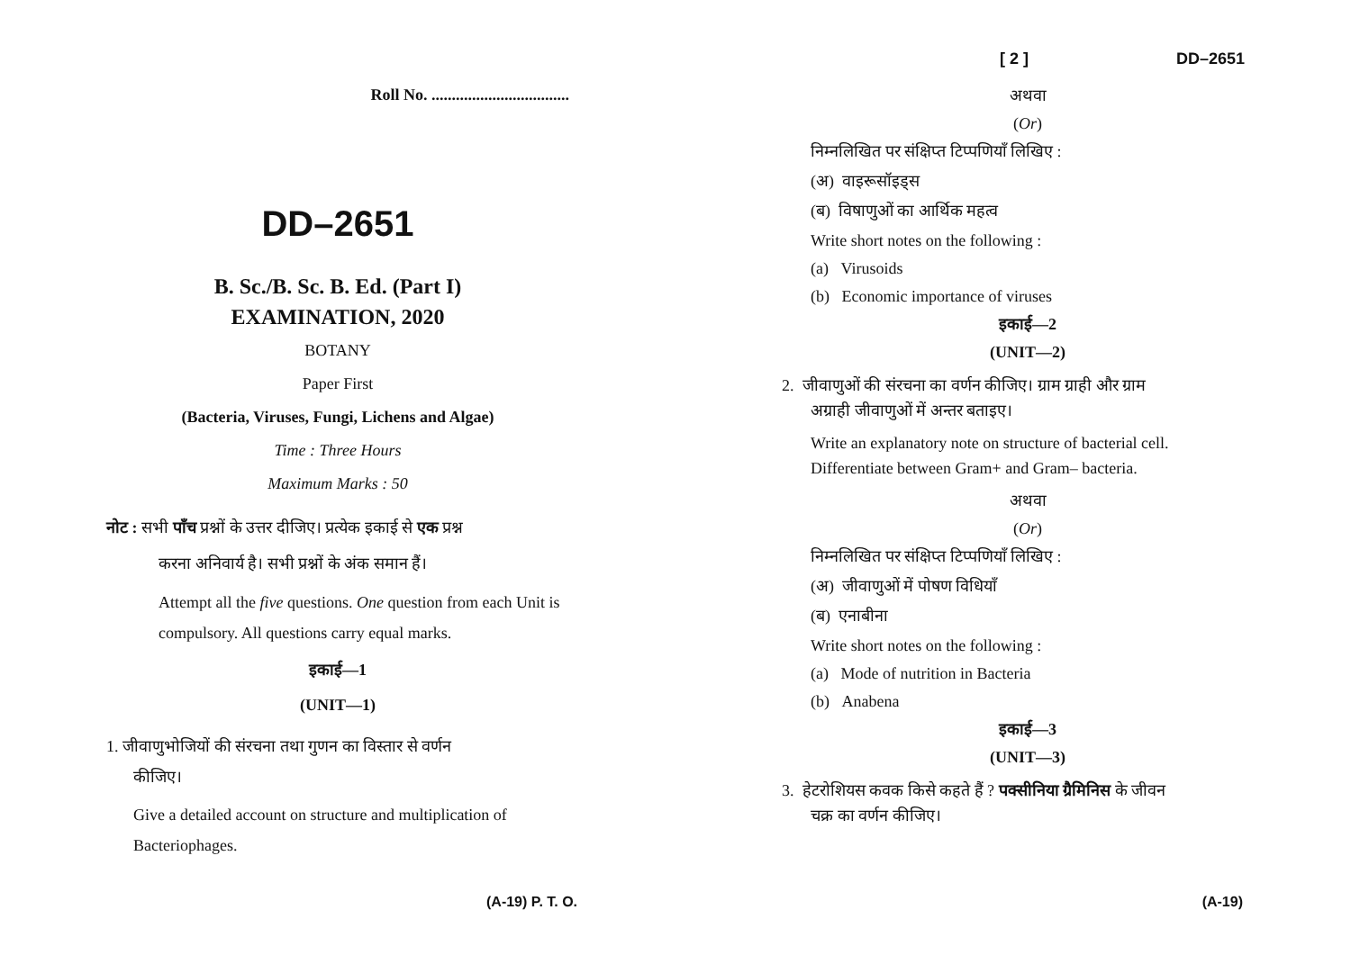Roll No. ..................................
DD–2651
B. Sc./B. Sc. B. Ed. (Part I)
EXAMINATION, 2020
BOTANY
Paper First
(Bacteria, Viruses, Fungi, Lichens and Algae)
Time : Three Hours
Maximum Marks : 50
नोट : सभी पाँच प्रश्नों के उत्तर दीजिए। प्रत्येक इकाई से एक प्रश्न
करना अनिवार्य है। सभी प्रश्नों के अंक समान हैं।
Attempt all the five questions. One question from each Unit is compulsory. All questions carry equal marks.
इकाई—1
(UNIT—1)
1. जीवाणुभोजियों की संरचना तथा गुणन का विस्तार से वर्णन
कीजिए।
Give a detailed account on structure and multiplication of Bacteriophages.
(A-19) P. T. O.
[ 2 ] DD–2651
अथवा
(Or)
निम्नलिखित पर संक्षिप्त टिप्पणियाँ लिखिए :
(अ) वाइरूसॉइड्स
(ब) विषाणुओं का आर्थिक महत्व
Write short notes on the following :
(a) Virusoids
(b) Economic importance of viruses
इकाई—2
(UNIT—2)
2. जीवाणुओं की संरचना का वर्णन कीजिए। ग्राम ग्राही और ग्राम
अग्राही जीवाणुओं में अन्तर बताइए।
Write an explanatory note on structure of bacterial cell. Differentiate between Gram+ and Gram– bacteria.
अथवा
(Or)
निम्नलिखित पर संक्षिप्त टिप्पणियाँ लिखिए :
(अ) जीवाणुओं में पोषण विधियाँ
(ब) एनाबीना
Write short notes on the following :
(a) Mode of nutrition in Bacteria
(b) Anabena
इकाई—3
(UNIT—3)
3. हेटरोशियस कवक किसे कहते हैं ? पक्सीनिया ग्रैमिनिस के जीवन
चक्र का वर्णन कीजिए।
(A-19)